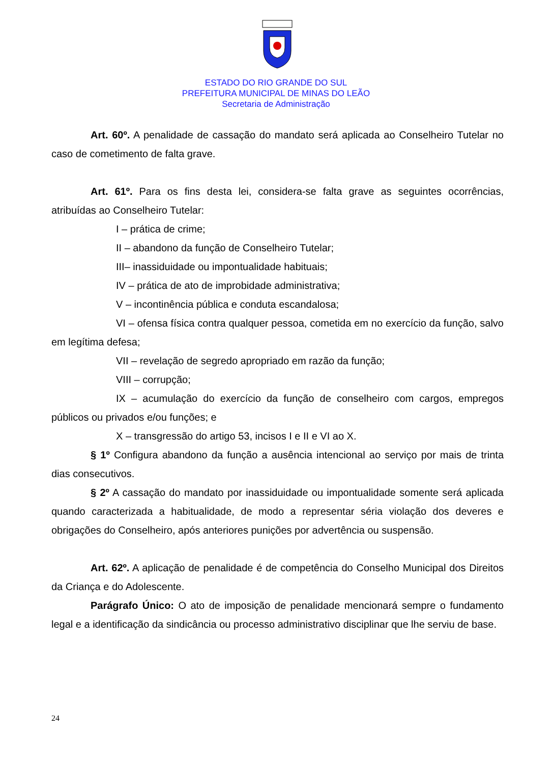ESTADO DO RIO GRANDE DO SUL
PREFEITURA MUNICIPAL DE MINAS DO LEÃO
Secretaria de Administração
Art. 60º. A penalidade de cassação do mandato será aplicada ao Conselheiro Tutelar no caso de cometimento de falta grave.
Art. 61º. Para os fins desta lei, considera-se falta grave as seguintes ocorrências, atribuídas ao Conselheiro Tutelar:
I – prática de crime;
II – abandono da função de Conselheiro Tutelar;
III– inassiduidade ou impontualidade habituais;
IV – prática de ato de improbidade administrativa;
V – incontinência pública e conduta escandalosa;
VI – ofensa física contra qualquer pessoa, cometida em no exercício da função, salvo em legítima defesa;
VII – revelação de segredo apropriado em razão da função;
VIII – corrupção;
IX – acumulação do exercício da função de conselheiro com cargos, empregos públicos ou privados e/ou funções; e
X – transgressão do artigo 53, incisos I e II e VI ao X.
§ 1º Configura abandono da função a ausência intencional ao serviço por mais de trinta dias consecutivos.
§ 2º A cassação do mandato por inassiduidade ou impontualidade somente será aplicada quando caracterizada a habitualidade, de modo a representar séria violação dos deveres e obrigações do Conselheiro, após anteriores punições por advertência ou suspensão.
Art. 62º. A aplicação de penalidade é de competência do Conselho Municipal dos Direitos da Criança e do Adolescente.
Parágrafo Único: O ato de imposição de penalidade mencionará sempre o fundamento legal e a identificação da sindicância ou processo administrativo disciplinar que lhe serviu de base.
24